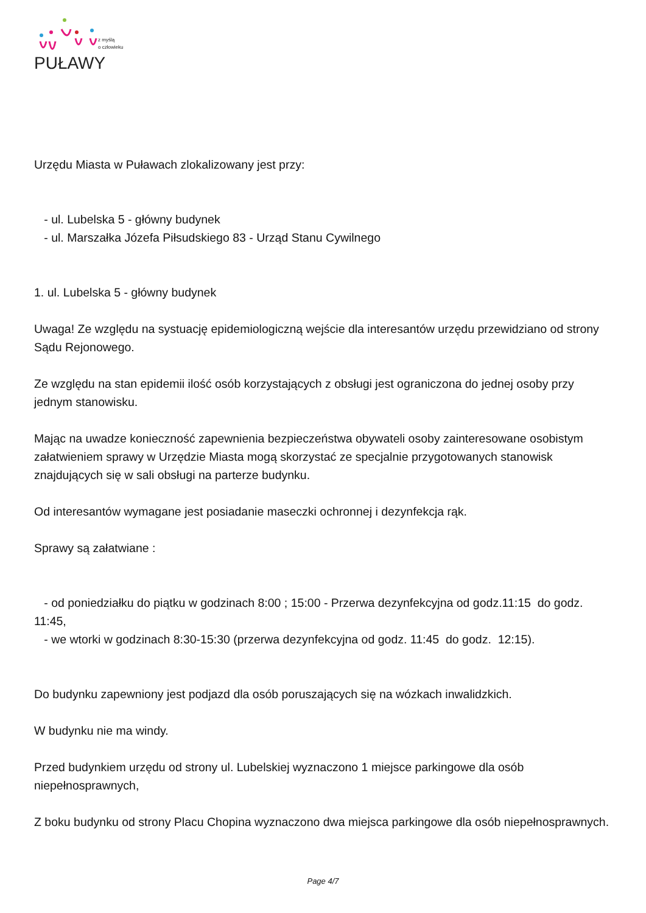PUŁAWY
z myślą
o człowieku
Urzędu Miasta w Puławach zlokalizowany jest przy:
- ul. Lubelska 5 - główny budynek
- ul. Marszałka Józefa Piłsudskiego 83 - Urząd Stanu Cywilnego
1. ul. Lubelska 5 - główny budynek
Uwaga! Ze względu na systuację epidemiologiczną wejście dla interesantów urzędu przewidziano od strony Sądu Rejonowego.
Ze względu na stan epidemii ilość osób korzystających z obsługi jest ograniczona do jednej osoby przy jednym stanowisku.
Mając na uwadze konieczność zapewnienia bezpieczeństwa obywateli osoby zainteresowane osobistym załatwieniem sprawy w Urzędzie Miasta mogą skorzystać ze specjalnie przygotowanych stanowisk znajdujących się w sali obsługi na parterze budynku.
Od interesantów wymagane jest posiadanie maseczki ochronnej i dezynfekcja rąk.
Sprawy są załatwiane :
- od poniedziałku do piątku w godzinach 8:00 ; 15:00 - Przerwa dezynfekcyjna od godz.11:15 do godz. 11:45,
- we wtorki w godzinach 8:30-15:30 (przerwa dezynfekcyjna od godz. 11:45 do godz. 12:15).
Do budynku zapewniony jest podjazd dla osób poruszających się na wózkach inwalidzkich.
W budynku nie ma windy.
Przed budynkiem urzędu od strony ul. Lubelskiej wyznaczono 1 miejsce parkingowe dla osób niepełnosprawnych,
Z boku budynku od strony Placu Chopina wyznaczono dwa miejsca parkingowe dla osób niepełnosprawnych.
Page 4/7